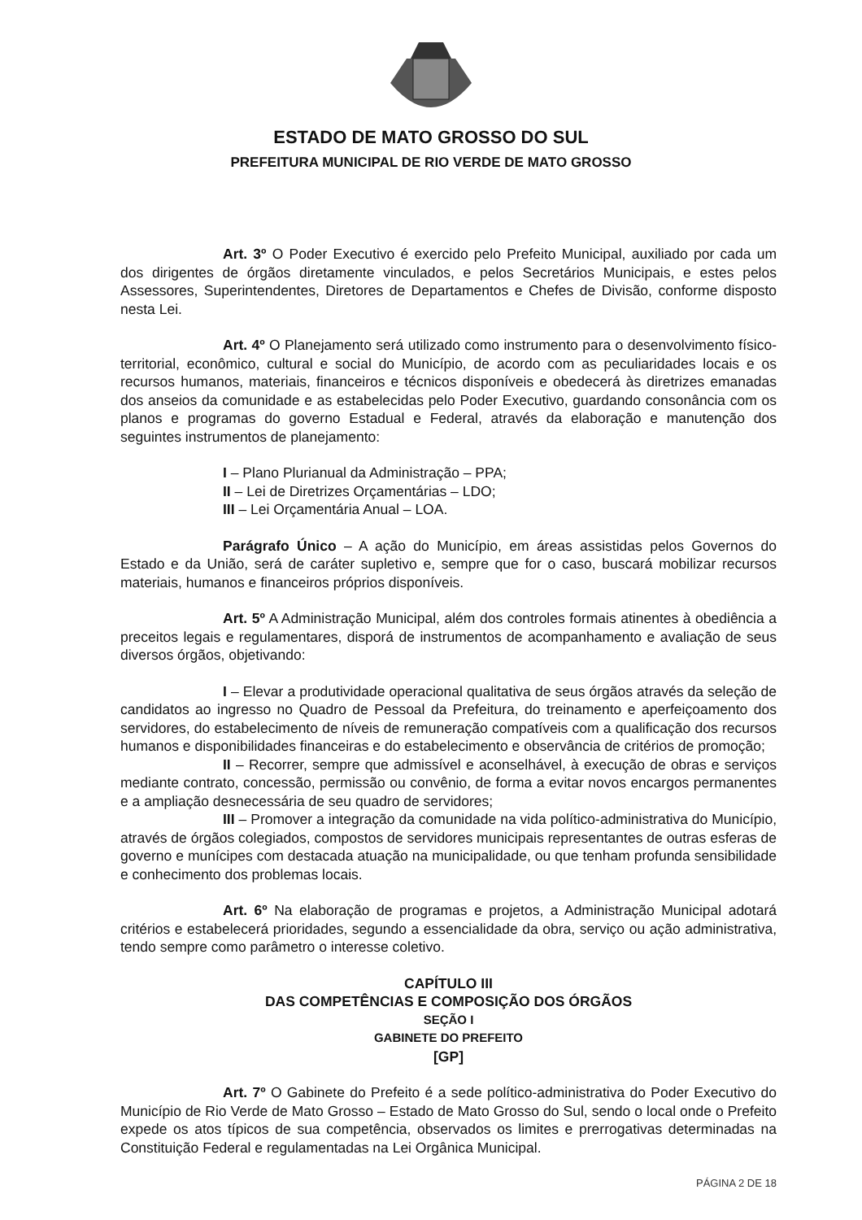ESTADO DE MATO GROSSO DO SUL
PREFEITURA MUNICIPAL DE RIO VERDE DE MATO GROSSO
Art. 3º O Poder Executivo é exercido pelo Prefeito Municipal, auxiliado por cada um dos dirigentes de órgãos diretamente vinculados, e pelos Secretários Municipais, e estes pelos Assessores, Superintendentes, Diretores de Departamentos e Chefes de Divisão, conforme disposto nesta Lei.
Art. 4º O Planejamento será utilizado como instrumento para o desenvolvimento físico-territorial, econômico, cultural e social do Município, de acordo com as peculiaridades locais e os recursos humanos, materiais, financeiros e técnicos disponíveis e obedecerá às diretrizes emanadas dos anseios da comunidade e as estabelecidas pelo Poder Executivo, guardando consonância com os planos e programas do governo Estadual e Federal, através da elaboração e manutenção dos seguintes instrumentos de planejamento:
I – Plano Plurianual da Administração – PPA;
II – Lei de Diretrizes Orçamentárias – LDO;
III – Lei Orçamentária Anual – LOA.
Parágrafo Único – A ação do Município, em áreas assistidas pelos Governos do Estado e da União, será de caráter supletivo e, sempre que for o caso, buscará mobilizar recursos materiais, humanos e financeiros próprios disponíveis.
Art. 5º A Administração Municipal, além dos controles formais atinentes à obediência a preceitos legais e regulamentares, disporá de instrumentos de acompanhamento e avaliação de seus diversos órgãos, objetivando:
I – Elevar a produtividade operacional qualitativa de seus órgãos através da seleção de candidatos ao ingresso no Quadro de Pessoal da Prefeitura, do treinamento e aperfeiçoamento dos servidores, do estabelecimento de níveis de remuneração compatíveis com a qualificação dos recursos humanos e disponibilidades financeiras e do estabelecimento e observância de critérios de promoção;
II – Recorrer, sempre que admissível e aconselhável, à execução de obras e serviços mediante contrato, concessão, permissão ou convênio, de forma a evitar novos encargos permanentes e a ampliação desnecessária de seu quadro de servidores;
III – Promover a integração da comunidade na vida político-administrativa do Município, através de órgãos colegiados, compostos de servidores municipais representantes de outras esferas de governo e munícipes com destacada atuação na municipalidade, ou que tenham profunda sensibilidade e conhecimento dos problemas locais.
Art. 6º Na elaboração de programas e projetos, a Administração Municipal adotará critérios e estabelecerá prioridades, segundo a essencialidade da obra, serviço ou ação administrativa, tendo sempre como parâmetro o interesse coletivo.
CAPÍTULO III
DAS COMPETÊNCIAS E COMPOSIÇÃO DOS ÓRGÃOS
SEÇÃO I
GABINETE DO PREFEITO
[GP]
Art. 7º O Gabinete do Prefeito é a sede político-administrativa do Poder Executivo do Município de Rio Verde de Mato Grosso – Estado de Mato Grosso do Sul, sendo o local onde o Prefeito expede os atos típicos de sua competência, observados os limites e prerrogativas determinadas na Constituição Federal e regulamentadas na Lei Orgânica Municipal.
PÁGINA 2 DE 18